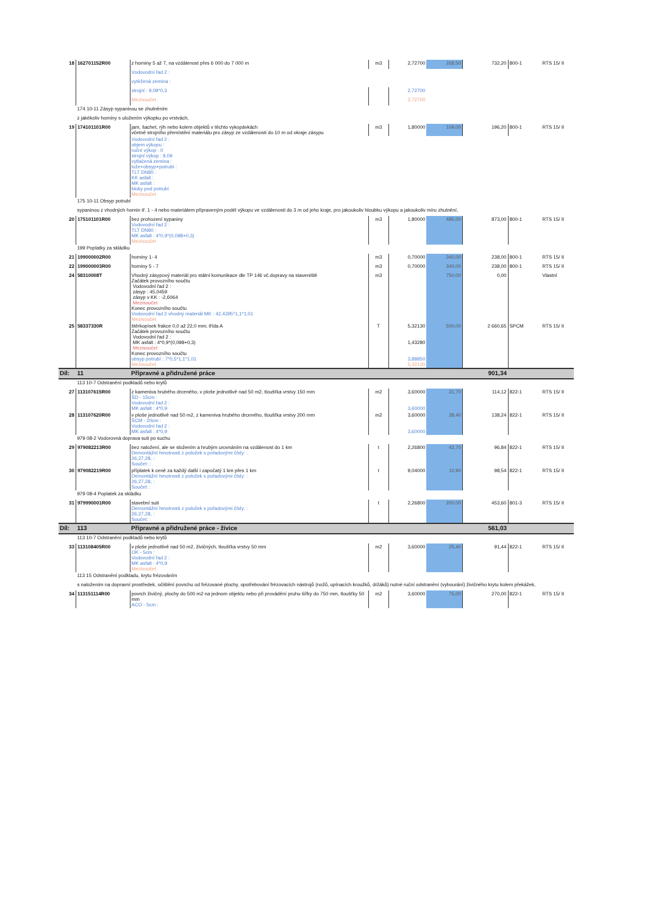| 18 | 162701152R00 | z horniny 5 až 7, na vzdálenost přes 6 000 do 7 000 m | m3 | 2,72700 | 268,50 | 732,20 | 800-1 | RTS 15/ II |
| | | Vodovodní řad 2 : | | | | | | |
| | | vytěžená zemina : | | | | | | |
| | | strojní : 9,09*0,3 | | 2,72700 | | | | |
| | | Mezisoučet | | 2,72700 | | | | |
| | 174 10-11 Zásyp sypaninou se zhutněním | | | | | | | |
| | z jakékoliv horniny s uložením výkopku po vrstvách, | | | | | | | |
| 19 | 174101101R00 | jam, šachet, rýh nebo kolem objektů v těchto vykopávkách včetně strojního přemístění materiálu pro zásyp ze vzdálenosti do 10 m od okraje zásypu | m3 | 1,80000 | 109,00 | 196,20 | 800-1 | RTS 15/ II |
| | | Vodovodní řad 2 : objem výkopu : ruční výkop : 0 strojní výkop : 9,09 vytlačená zemina : lože+obsyp+potrubí : TLT DN80 : KK asfalt : MK asfalt : bloky pod potrubí Mezisoučet | | | | | | |
| | 175 10-11 Obsyp potrubí | | | | | | | |
| | sypaninou z vhodných hornin tř. 1 - 4 nebo materiálem připraveným podél výkopu ve vzdálenosti do 3 m od jeho kraje, pro jakoukoliv hloubku výkopu a jakoukoliv míru zhutnění, | | | | | | | |
| 20 | 175101101R00 | bez prohození sypaniny Vodovodní řad 2 : TLT DN80 : MK asfalt : 4*0,9*(0,098+0,3) Mezisoučet | m3 | 1,80000 | 485,00 | 873,00 | 800-1 | RTS 15/ II |
| | 199 Poplatky za skládku | | | | | | | |
| 21 | 199000002R00 | horniny 1- 4 | m3 | 0,70000 | 340,00 | 238,00 | 800-1 | RTS 15/ II |
| 22 | 199000003R00 | horniny 5 - 7 | m3 | 0,70000 | 340,00 | 238,00 | 800-1 | RTS 15/ II |
| 24 | 58310008T | Vhodný zásypový materiál pro státní komunikace dle TP 146 vč.dopravy na staveniště Začátek provozního součtu Vodovodní řad 2 : zásyp : 45,0459 zásyp v KK : -2,6064 Mezisoučet Konec provozního součtu Vodovodní řad 2 vhodný materiál MK : 42,4395*1,1*1,01 Mezisoučet | m3 | | 750,00 | 0,00 | | Vlastní |
| 25 | 58337330R | štěrkopísek frakce 0,0 až 22,0 mm; třída A Začátek provozního součtu Vodovodní řad 2 : MK asfalt : 4*0,9*(0,098+0,3) Mezisoučet Konec provozního součtu obsyp potrubí : 7*0,5*1,1*1,01 Mezisoučet | T | 5,32130 1,43280 3,88850 5,32130 | 500,00 | 2 660,65 | SPCM | RTS 15/ II |
| Díl: | 11 | Přípravné a přidružené práce | | | | 901,34 | | |
| | 113 10-7 Odstranění podkladů nebo krytů | | | | | | | |
| 27 | 113107615R00 | z kameniva hrubého drceného, v ploše jednotlivě nad 50 m2, tloušťka vrstvy 150 mm ŠD - 15cm : Vodovodní řad 2 : MK asfalt : 4*0,9 | m2 | 3,60000 3,60000 | 31,70 | 114,12 | 822-1 | RTS 15/ II |
| 28 | 113107620R00 | v ploše jednotlivě nad 50 m2, z kameniva hrubého drceného, tloušťka vrstvy 200 mm ŠCM - 20cm : Vodovodní řad 2 : MK asfalt : 4*0,9 | m2 | 3,60000 3,60000 | 38,40 | 138,24 | 822-1 | RTS 15/ II |
| | 979 08-2 Vodorovná doprava suti po suchu | | | | | | | |
| 29 | 979082213R00 | bez naložení, ale se složením a hrubým urovnáním na vzdálenost do 1 km Demontážní hmotnosti z položek s pořadovými čísly: : 26,27,28, : Součet: : | t | 2,26800 | 42,70 | 96,84 | 822-1 | RTS 15/ II |
| 30 | 979082219R00 | příplatek k ceně za každý další i započatý 1 km přes 1 km Demontážní hmotnosti z položek s pořadovými čísly: : 26,27,28, : Součet: : | t | 9,04000 | 10,90 | 98,54 | 822-1 | RTS 15/ II |
| | 979 08-4 Poplatek za skládku | | | | | | | |
| 31 | 979990001R00 | stavební suti Demontážní hmotnosti z položek s pořadovými čísly: : 26,27,28, : Součet: : | t | 2,26800 | 200,00 | 453,60 | 801-3 | RTS 15/ II |
| Díl: | 113 | Přípravné a přidružené práce - živice | | | | 561,03 | | |
| | 113 10-7 Odstranění podkladů nebo krytů | | | | | | | |
| 33 | 113108405R00 | v ploše jednotlivě nad 50 m2, živičných, tloušťka vrstvy 50 mm OK - 5cm : Vodovodní řad 2 : MK asfalt : 4*0,9 Mezisoučet | m2 | 3,60000 | 25,40 | 91,44 | 822-1 | RTS 15/ II |
| | 113 15 Odstranění podkladu, krytu frézováním | | | | | | | |
| | s naložením na dopravní prostředek, očištění povrchu od frézované plochy, opotřebování frézovacích nástrojů (nožů, upínacích kroužků, držáků) nutné ruční odstranění (vybourání) živičného krytu kolem překážek, | | | | | | | |
| 34 | 113151114R00 | povrch živičný, plochy do 500 m2 na jednom objektu nebo při provádění pruhu šířky do 750 mm, tloušťky 50 mm ACO - 5cm : | m2 | 3,60000 | 75,00 | 270,00 | 822-1 | RTS 15/ II |